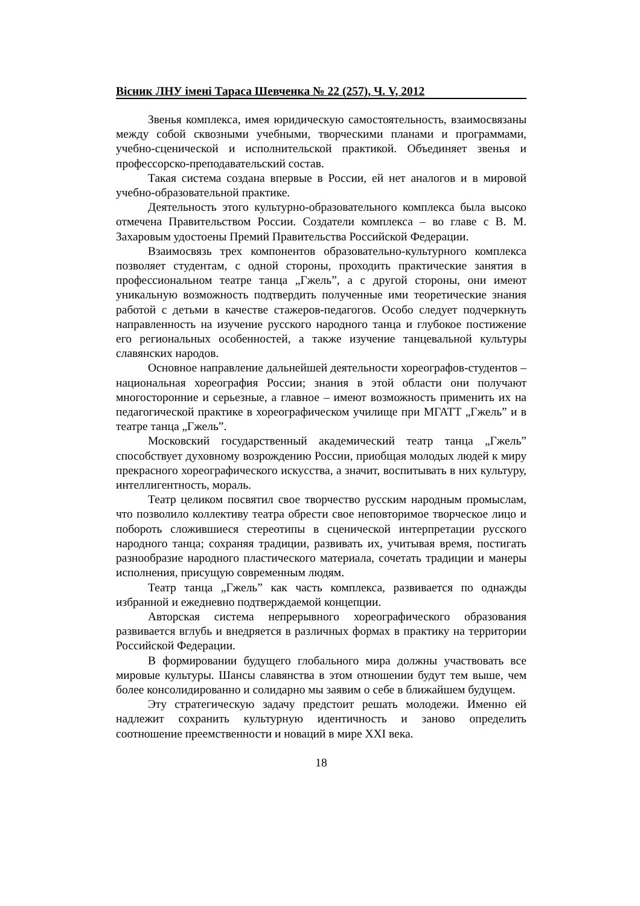Вiсник ЛНУ iменi Тараса Шевченка № 22 (257), Ч. V, 2012
Звенья комплекса, имея юридическую самостоятельность, взаимосвязаны между собой сквозными учебными, творческими планами и программами, учебно-сценической и исполнительской практикой. Объединяет звенья и профессорско-преподавательский состав.
Такая система создана впервые в России, ей нет аналогов и в мировой учебно-образовательной практике.
Деятельность этого культурно-образовательного комплекса была высоко отмечена Правительством России. Создатели комплекса – во главе с В. М. Захаровым удостоены Премий Правительства Российской Федерации.
Взаимосвязь трех компонентов образовательно-культурного комплекса позволяет студентам, с одной стороны, проходить практические занятия в профессиональном театре танца „Гжель”, а с другой стороны, они имеют уникальную возможность подтвердить полученные ими теоретические знания работой с детьми в качестве стажеров-педагогов. Особо следует подчеркнуть направленность на изучение русского народного танца и глубокое постижение его региональных особенностей, а также изучение танцевальной культуры славянских народов.
Основное направление дальнейшей деятельности хореографов-студентов – национальная хореография России; знания в этой области они получают многосторонние и серьезные, а главное – имеют возможность применить их на педагогической практике в хореографическом училище при МГАТТ „Гжель” и в театре танца „Гжель”.
Московский государственный академический театр танца „Гжель” способствует духовному возрождению России, приобщая молодых людей к миру прекрасного хореографического искусства, а значит, воспитывать в них культуру, интеллигентность, мораль.
Театр целиком посвятил свое творчество русским народным промыслам, что позволило коллективу театра обрести свое неповторимое творческое лицо и побороть сложившиеся стереотипы в сценической интерпретации русского народного танца; сохраняя традиции, развивать их, учитывая время, постигать разнообразие народного пластического материала, сочетать традиции и манеры исполнения, присущую современным людям.
Театр танца „Гжель” как часть комплекса, развивается по однажды избранной и ежедневно подтверждаемой концепции.
Авторская система непрерывного хореографического образования развивается вглубь и внедряется в различных формах в практику на территории Российской Федерации.
В формировании будущего глобального мира должны участвовать все мировые культуры. Шансы славянства в этом отношении будут тем выше, чем более консолидированно и солидарно мы заявим о себе в ближайшем будущем.
Эту стратегическую задачу предстоит решать молодежи. Именно ей надлежит сохранить культурную идентичность и заново определить соотношение преемственности и новаций в мире XXI века.
18